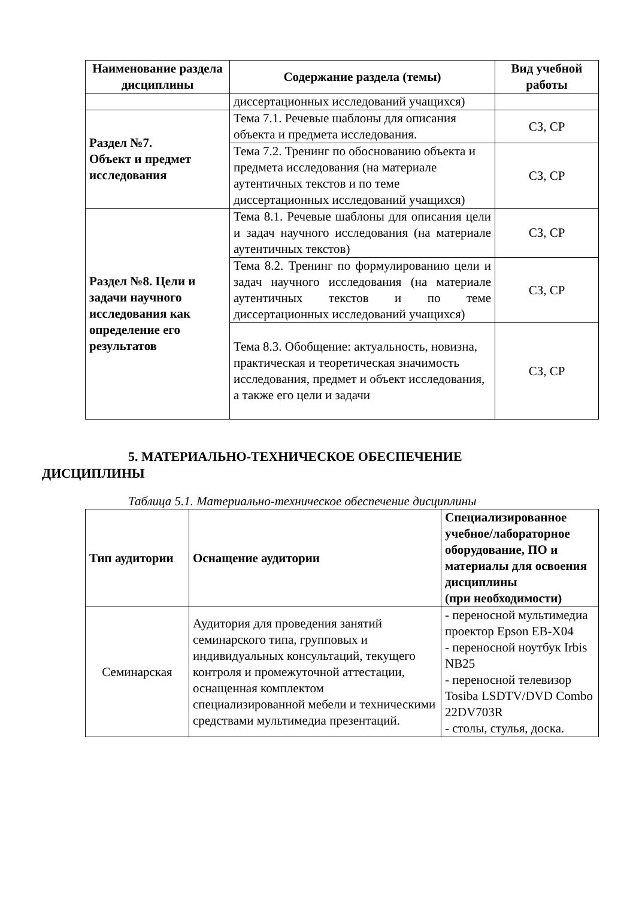| Наименование раздела дисциплины | Содержание раздела (темы) | Вид учебной работы |
| --- | --- | --- |
| | диссертационных исследований учащихся) | |
| Раздел №7. Объект и предмет исследования | Тема 7.1. Речевые шаблоны для описания объекта и предмета исследования. | СЗ, СР |
| | Тема 7.2. Тренинг по обоснованию объекта и предмета исследования (на материале аутентичных текстов и по теме диссертационных исследований учащихся) | СЗ, СР |
| Раздел №8. Цели и задачи научного исследования как определение его результатов | Тема 8.1. Речевые шаблоны для описания цели и задач научного исследования (на материале аутентичных текстов) | СЗ, СР |
| | Тема 8.2. Тренинг по формулированию цели и задач научного исследования (на материале аутентичных текстов и по теме диссертационных исследований учащихся) | СЗ, СР |
| | Тема 8.3. Обобщение: актуальность, новизна, практическая и теоретическая значимость исследования, предмет и объект исследования, а также его цели и задачи | СЗ, СР |
5. МАТЕРИАЛЬНО-ТЕХНИЧЕСКОЕ ОБЕСПЕЧЕНИЕ
ДИСЦИПЛИНЫ
Таблица 5.1. Материально-техническое обеспечение дисциплины
| Тип аудитории | Оснащение аудитории | Специализированное учебное/лабораторное оборудование, ПО и материалы для освоения дисциплины (при необходимости) |
| --- | --- | --- |
| Семинарская | Аудитория для проведения занятий семинарского типа, групповых и индивидуальных консультаций, текущего контроля и промежуточной аттестации, оснащенная комплектом специализированной мебели и техническими средствами мультимедиа презентаций. | - переносной мультимедиа проектор Epson EB-X04 - переносной ноутбук Irbis NB25 - переносной телевизор Tosiba LSDTV/DVD Combo 22DV703R - столы, стулья, доска. |